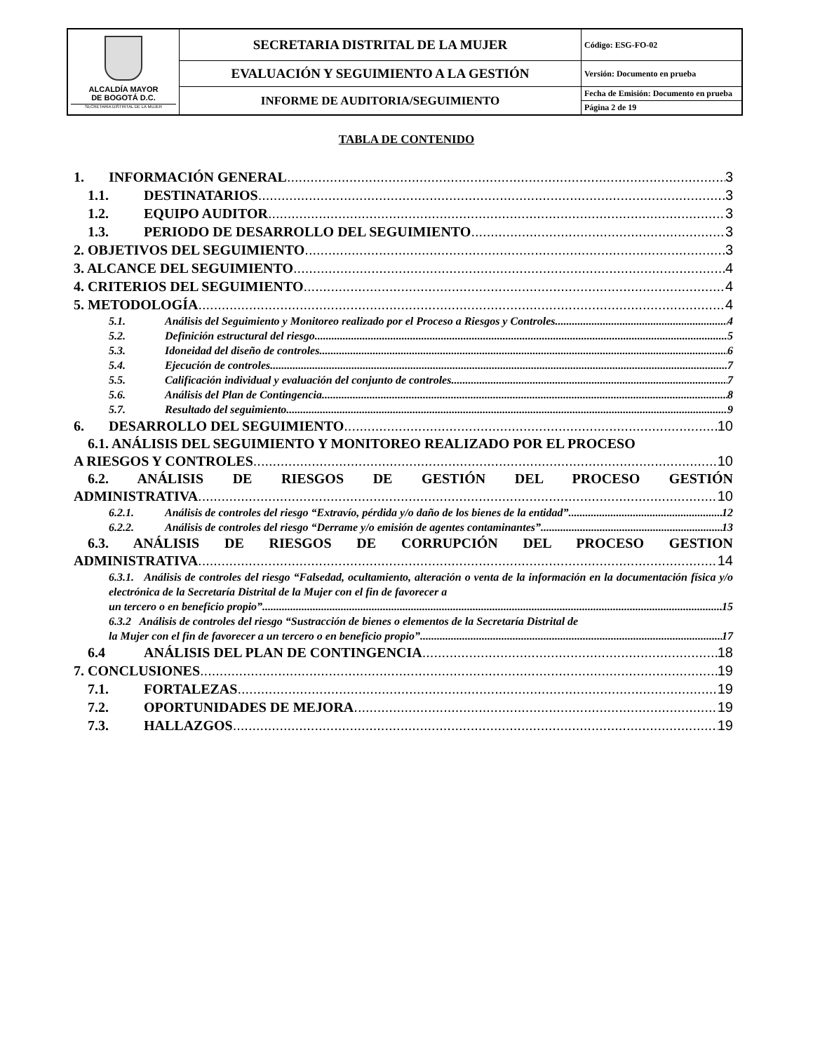| ALCALDÍA MAYOR DE BOGOTÁ D.C. SECRETARIA DISTRITAL DE LA MUJER | SECRETARIA DISTRITAL DE LA MUJER | Código: ESG-FO-02 |
| | EVALUACIÓN Y SEGUIMIENTO A LA GESTIÓN | Versión: Documento en prueba |
| | INFORME DE AUDITORIA/SEGUIMIENTO | Fecha de Emisión: Documento en prueba |
| | | Página 2 de 19 |
TABLA DE CONTENIDO
1. INFORMACIÓN GENERAL 3
1.1. DESTINATARIOS 3
1.2. EQUIPO AUDITOR 3
1.3. PERIODO DE DESARROLLO DEL SEGUIMIENTO 3
2. OBJETIVOS DEL SEGUIMIENTO 3
3. ALCANCE DEL SEGUIMIENTO 4
4. CRITERIOS DEL SEGUIMIENTO 4
5. METODOLOGÍA 4
5.1. Análisis del Seguimiento y Monitoreo realizado por el Proceso a Riesgos y Controles 4
5.2. Definición estructural del riesgo 5
5.3. Idoneidad del diseño de controles 6
5.4. Ejecución de controles 7
5.5. Calificación individual y evaluación del conjunto de controles 7
5.6. Análisis del Plan de Contingencia 8
5.7. Resultado del seguimiento 9
6. DESARROLLO DEL SEGUIMIENTO 10
6.1. ANÁLISIS DEL SEGUIMIENTO Y MONITOREO REALIZADO POR EL PROCESO
A RIESGOS Y CONTROLES 10
6.2. ANÁLISIS DE RIESGOS DE GESTIÓN DEL PROCESO GESTIÓN
ADMINISTRATIVA 10
6.2.1. Análisis de controles del riesgo “Extravío, pérdida y/o daño de los bienes de la entidad”. 12
6.2.2. Análisis de controles del riesgo “Derrame y/o emisión de agentes contaminantes” 13
6.3. ANÁLISIS DE RIESGOS DE CORRUPCIÓN DEL PROCESO GESTION
ADMINISTRATIVA 14
6.3.1. Análisis de controles del riesgo “Falsedad, ocultamiento, alteración o venta de la información en la documentación física y/o electrónica de la Secretaría Distrital de la Mujer con el fin de favorecer a
un tercero o en beneficio propio” 15
6.3.2 Análisis de controles del riesgo “Sustracción de bienes o elementos de la Secretaría Distrital de
la Mujer con el fin de favorecer a un tercero o en beneficio propio” 17
6.4 ANÁLISIS DEL PLAN DE CONTINGENCIA 18
7. CONCLUSIONES 19
7.1. FORTALEZAS 19
7.2. OPORTUNIDADES DE MEJORA 19
7.3. HALLAZGOS 19